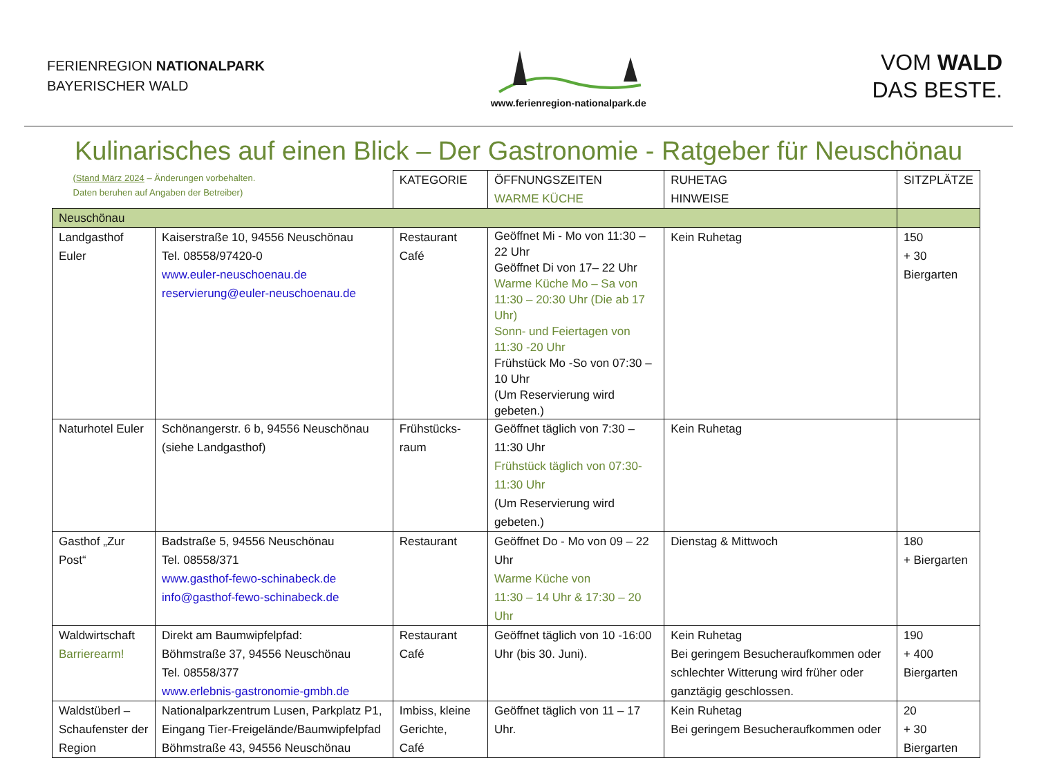FERIENREGION NATIONALPARK
BAYERISCHER WALD
www.ferienregion-nationalpark.de
VOM WALD
DAS BESTE.
Kulinarisches auf einen Blick – Der Gastronomie - Ratgeber für Neuschönau
| (Stand März 2024 – Änderungen vorbehalten. Daten beruhen auf Angaben der Betreiber) | | KATEGORIE | ÖFFNUNGSZEITEN WARME KÜCHE | RUHETAG HINWEISE | SITZPLÄTZE |
| Neuschönau | | | | | |
| Landgasthof Euler | Kaiserstraße 10, 94556 Neuschönau Tel. 08558/97420-0 www.euler-neuschoenau.de reservierung@euler-neuschoenau.de | Restaurant Café | Geöffnet Mi - Mo von 11:30 – 22 Uhr Geöffnet Di von 17– 22 Uhr Warme Küche Mo – Sa von 11:30 – 20:30 Uhr (Die ab 17 Uhr) Sonn- und Feiertagen von 11:30 -20 Uhr Frühstück Mo -So von 07:30 – 10 Uhr (Um Reservierung wird gebeten.) | Kein Ruhetag | 150 + 30 Biergarten |
| Naturhotel Euler | Schönangerstr. 6 b, 94556 Neuschönau (siehe Landgasthof) | Frühstücks-raum | Geöffnet täglich von 7:30 – 11:30 Uhr Frühstück täglich von 07:30-11:30 Uhr (Um Reservierung wird gebeten.) | Kein Ruhetag | |
| Gasthof „Zur Post“ | Badstraße 5, 94556 Neuschönau Tel. 08558/371 www.gasthof-fewo-schinabeck.de info@gasthof-fewo-schinabeck.de | Restaurant | Geöffnet Do - Mo von 09 – 22 Uhr Warme Küche von 11:30 – 14 Uhr & 17:30 – 20 Uhr | Dienstag & Mittwoch | 180 + Biergarten |
| Waldwirtschaft Barrierearm! | Direkt am Baumwipfelpfad: Böhmstraße 37, 94556 Neuschönau Tel. 08558/377 www.erlebnis-gastronomie-gmbh.de | Restaurant Café | Geöffnet täglich von 10 -16:00 Uhr (bis 30. Juni). | Kein Ruhetag Bei geringem Besucheraufkommen oder schlechter Witterung wird früher oder ganztägig geschlossen. | 190 + 400 Biergarten |
| Waldstüberl – Schaufenster der Region | Nationalparkzentrum Lusen, Parkplatz P1, Eingang Tier-Freigelände/Baumwipfelpfad Böhmstraße 43, 94556 Neuschönau | Imbiss, kleine Gerichte, Café | Geöffnet täglich von 11 – 17 Uhr. | Kein Ruhetag Bei geringem Besucheraufkommen oder | 20 + 30 Biergarten |